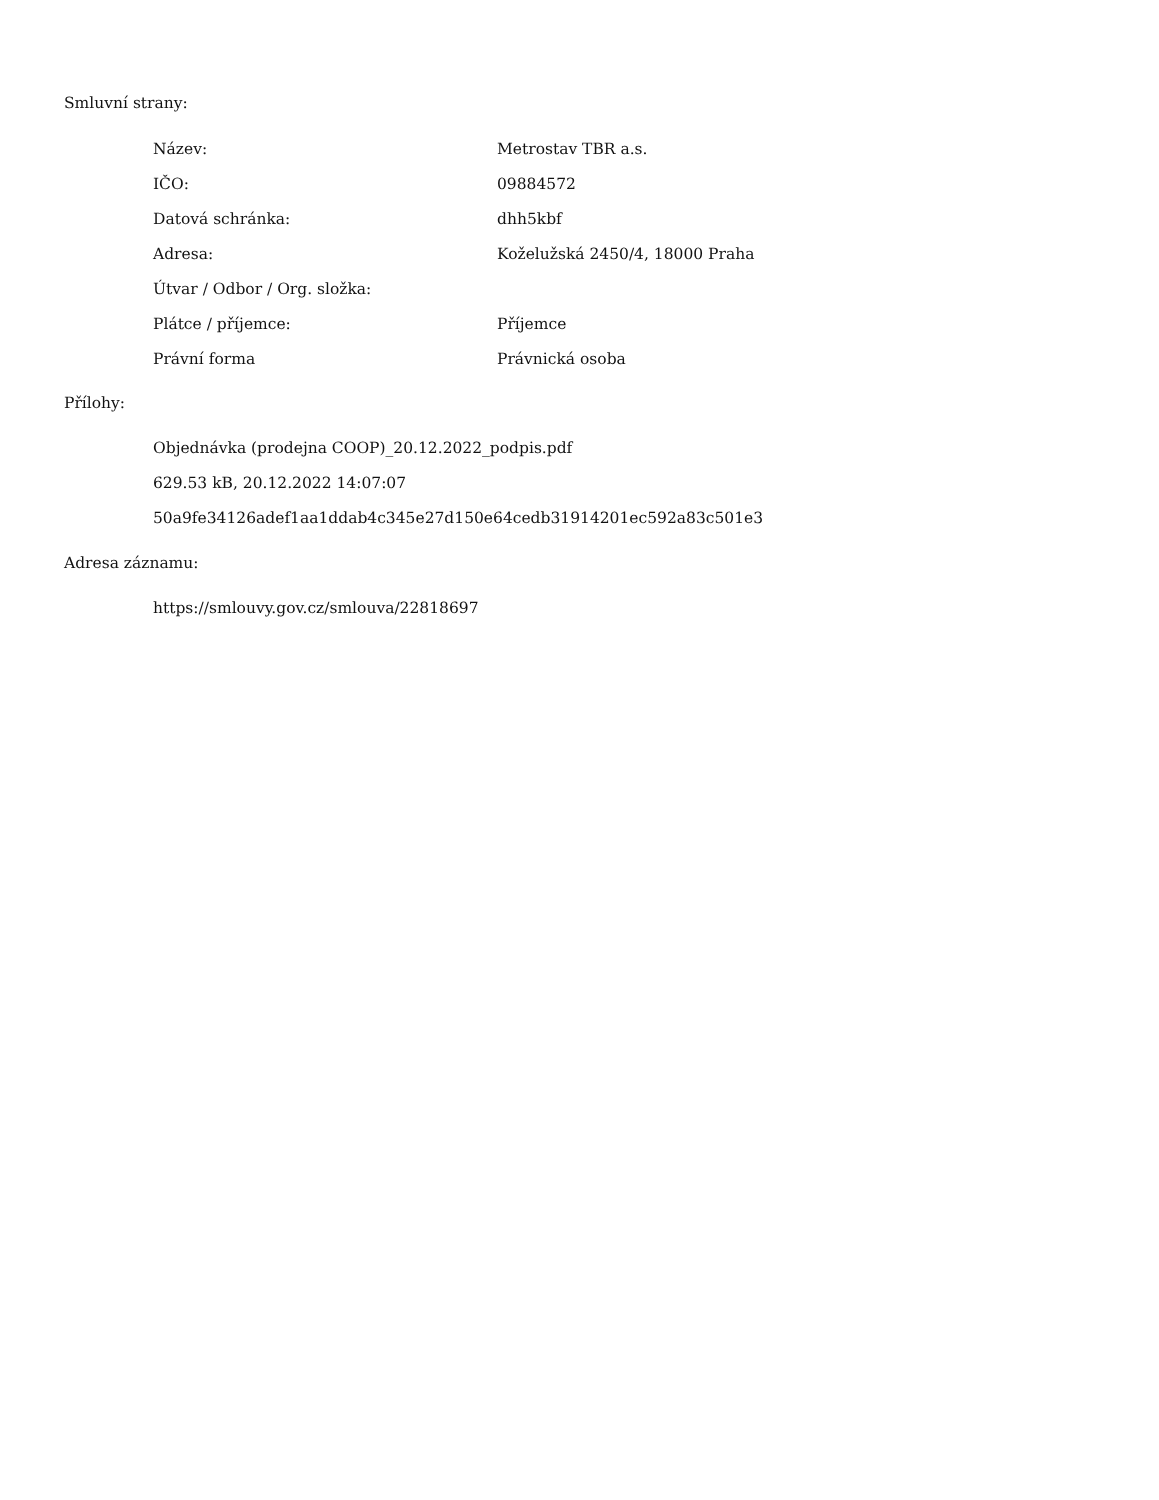Smluvní strany:
| Název: | Metrostav TBR a.s. |
| IČO: | 09884572 |
| Datová schránka: | dhh5kbf |
| Adresa: | Koželužská 2450/4, 18000 Praha |
| Útvar / Odbor / Org. složka: | |
| Plátce / příjemce: | Příjemce |
| Právní forma | Právnická osoba |
Přílohy:
Objednávka (prodejna COOP)_20.12.2022_podpis.pdf
629.53 kB, 20.12.2022 14:07:07
50a9fe34126adef1aa1ddab4c345e27d150e64cedb31914201ec592a83c501e3
Adresa záznamu:
https://smlouvy.gov.cz/smlouva/22818697